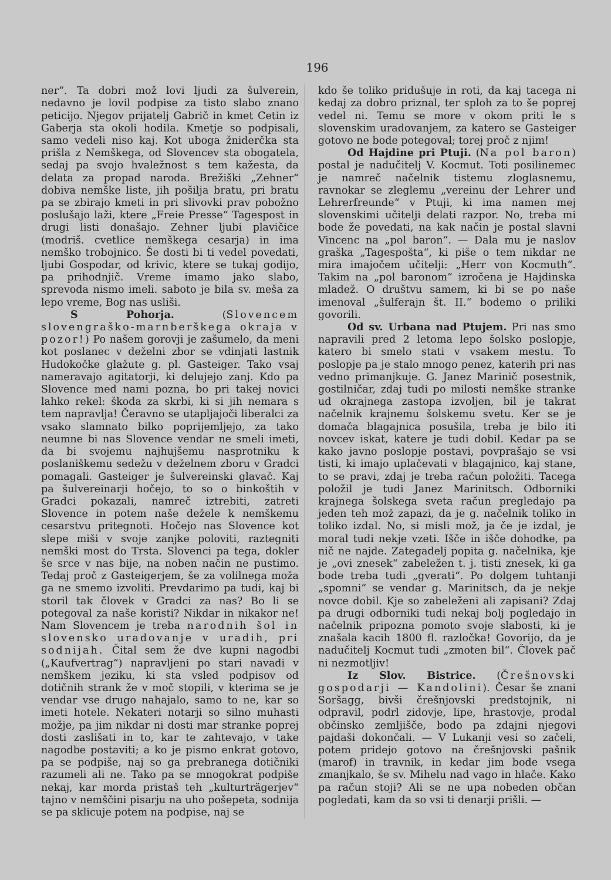196
ner“. Ta dobri mož lovi ljudi za šulverein, nedavno je lovil podpise za tisto slabo znano peticijo. Njegov prijatelj Gabrič in kmet Cetin iz Gaberja sta okoli hodila. Kmetje so podpisali, samo vedeli niso kaj. Kot uboga žniderčka sta prišla z Nemškega, od Slovencev sta obogatela, sedaj pa svojo hvaležnost s tem kažesta, da delata za propad naroda. Brežiški „Zehner“ dobiva nemške liste, jih pošilja bratu, pri bratu pa se zbirajo kmeti in pri slivovki prav pobožno poslušajo laži, ktere „Freie Presse“ Tagespost in drugi listi donašajo. Zehner ljubi plavičice (modriš. cvetlice nemškega cesarja) in ima nemško trobojnico. Še dosti bi ti vedel povedati, ljubi Gospodar, od krivic, ktere se tukaj godijo, pa prihodnjič. Vreme imamo jako slabo, sprevoda nismo imeli. saboto je bila sv. meša za lepo vreme, Bog nas usliši.
S Pohorja. (Slovencem slovengraško-marnberškega okraja v pozor!) Po našem gorovji je zašumelo, da meni kot poslanec v deželni zbor se vdinjati lastnik Hudokočke glažute g. pl. Gasteiger. Tako vsaj nameravajo agitatorji, ki delujejo zanj. Kdo pa Slovence med nami pozna, bo pri takej novici lahko rekel: škoda za skrbi, ki si jih nemara s tem napravlja! Čeravno se utapljajoči liberalci za vsako slamnato bilko poprijemljejo, za tako neumne bi nas Slovence vendar ne smeli imeti, da bi svojemu najhujšemu nasprotniku k poslaniškemu sedežu v deželnem zboru v Gradci pomagali. Gasteiger je šulvereinski glavač. Kaj pa šulvereinarji hočejo, to so o binkoštih v Gradci pokazali, namreč iztrebiti, zatreti Slovence in potem naše dežele k nemškemu cesarstvu pritegnoti. Hočejo nas Slovence kot slepe miši v svoje zanjke poloviti, raztegniti nemški most do Trsta. Slovenci pa tega, dokler še srce v nas bije, na noben način ne pustimo. Tedaj proč z Gasteigerjem, še za volilnega moža ga ne smemo izvoliti. Prevdarimo pa tudi, kaj bi storil tak človek v Gradci za nas? Bo li se potegoval za naše koristi? Nikdar in nikakor ne! Nam Slovencem je treba narodnih šol in slovensko uradovanje v uradih, pri sodnijah. Čital sem že dve kupni nagodbi („Kaufvertrag“) napravljeni po stari navadi v nemškem jeziku, ki sta vsled podpisov od dotičnih strank že v moč stopili, v kterima se je vendar vse drugo nahajalo, samo to ne, kar so imeti hotele. Nekateri notarji so silno muhasti možje, pa jim nikdar ni dosti mar stranke poprej dosti zaslišati in to, kar te zahtevajo, v take nagodbe postaviti; a ko je pismo enkrat gotovo, pa se podpiše, naj so ga prebranega dotičniki razumeli ali ne. Tako pa se mnogokrat podpiše nekaj, kar morda pristaš teh „kulturträgerjev“ tajno v nemščini pisarju na uho pošepeta, sodnija se pa sklicuje potem na podpise, naj se
kdo še toliko pridušuje in roti, da kaj tacega ni kedaj za dobro priznal, ter sploh za to še poprej vedel ni. Temu se more v okom priti le s slovenskim uradovanjem, za katero se Gasteiger gotovo ne bode potegoval; torej proč z njim!
Od Hajdine pri Ptuji. (Na pol baron) postal je nadučitelj V. Kocmut. Toti posilinemec je namreč načelnik tistemu zloglasnemu, ravnokar se zleglemu „vereinu der Lehrer und Lehrerfreunde“ v Ptuji, ki ima namen mej slovenskimi učitelji delati razpor. No, treba mi bode že povedati, na kak način je postal slavni Vincenc na „pol baron“. — Dala mu je naslov graška „Tagespošta“, ki piše o tem nikdar ne mira imajočem učitelji: „Herr von Kocmuth“. Takim na „pol baronom“ izročena je Hajdinska mladež. O društvu samem, ki bi se po naše imenoval „šulferajn št. II.“ bodemo o priliki govorili.
Od sv. Urbana nad Ptujem. Pri nas smo napravili pred 2 letoma lepo šolsko poslopje, katero bi smelo stati v vsakem mestu. To poslopje pa je stalo mnogo penez, katerih pri nas vedno primanjkuje. G. Janez Marinič posestnik, gostilničar, zdaj tudi po milosti nemške stranke ud okrajnega zastopa izvoljen, bil je takrat načelnik krajnemu šolskemu svetu. Ker se je domača blagajnica posušila, treba je bilo iti novcev iskat, katere je tudi dobil. Kedar pa se kako javno poslopje postavi, povprašajo se vsi tisti, ki imajo uplačevati v blagajnico, kaj stane, to se pravi, zdaj je treba račun položiti. Tacega položil je tudi Janez Marinitsch. Odborniki krajnega šolskega sveta račun pregledajo pa jeden teh mož zapazi, da je g. načelnik toliko in toliko izdal. No, si misli mož, ja če je izdal, je moral tudi nekje vzeti. Išče in išče dohodke, pa nič ne najde. Zategadelj popita g. načelnika, kje je „ovi znesek“ zabeležen t. j. tisti znesek, ki ga bode treba tudi „gverati“. Po dolgem tuhtanji „spomni“ se vendar g. Marinitsch, da je nekje novce dobil. Kje so zabeleženi ali zapisani? Zdaj pa drugi odborniki tudi nekaj bolj pogledajo in načelnik pripozna pomoto svoje slabosti, ki je znašala kacih 1800 fl. razločka! Govorijo, da je nadučitelj Kocmut tudi „zmoten bil“. Človek pač ni nezmotljiv!
Iz Slov. Bistrice. (Črešnovski gospodarji — Kandolini). Česar še znani Soršagg, bivši črešnjovski predstojnik, ni odpravil, podrl zidovje, lipe, hrastovje, prodal občinsko zemljišče, bodo pa zdajni njegovi pajdaši dokončali. — V Lukanji vesi so začeli, potem pridejo gotovo na črešnjovski pašnik (marof) in travnik, in kedar jim bode vsega zmanjkalo, še sv. Mihelu nad vago in hlače. Kako pa račun stoji? Ali se ne upa nobeden občan pogledati, kam da so vsi ti denarji prišli. —